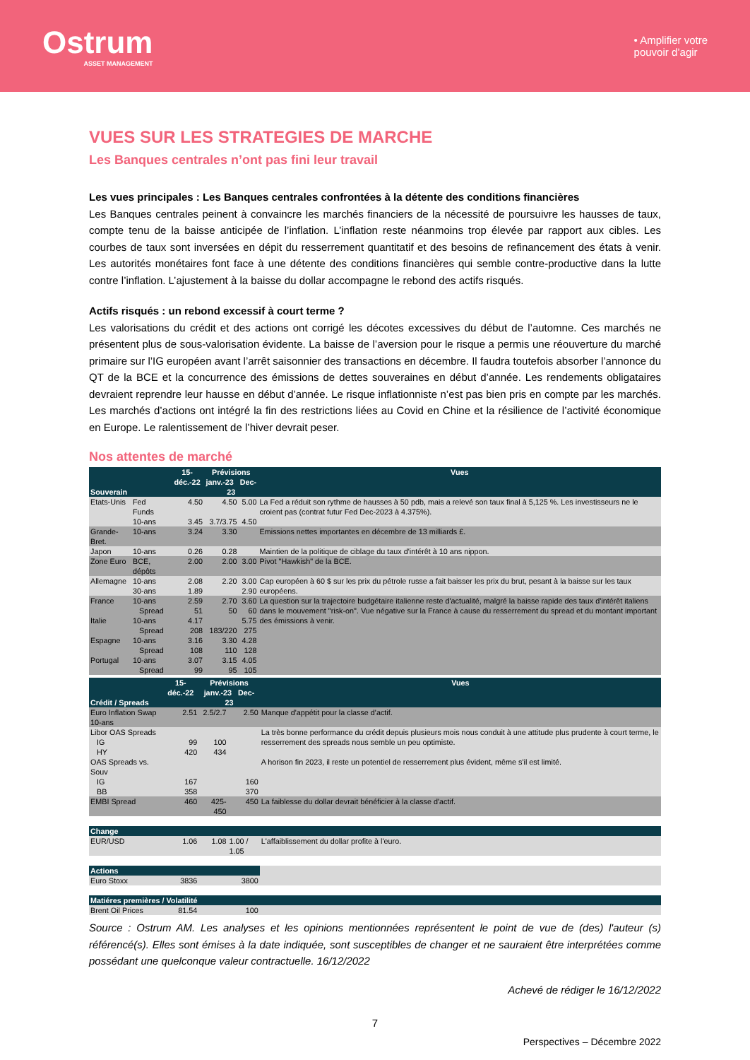Ostrum
ASSET MANAGEMENT
• Amplifier votre
pouvoir d’agir
VUES SUR LES STRATEGIES DE MARCHE
Les Banques centrales n’ont pas fini leur travail
Les vues principales : Les Banques centrales confrontées à la détente des conditions financières
Les Banques centrales peinent à convaincre les marchés financiers de la nécessité de poursuivre les hausses de taux, compte tenu de la baisse anticipée de l’inflation. L’inflation reste néanmoins trop élevée par rapport aux cibles. Les courbes de taux sont inversées en dépit du resserrement quantitatif et des besoins de refinancement des états à venir. Les autorités monétaires font face à une détente des conditions financières qui semble contre-productive dans la lutte contre l’inflation. L’ajustement à la baisse du dollar accompagne le rebond des actifs risqués.
Actifs risqués : un rebond excessif à court terme ?
Les valorisations du crédit et des actions ont corrigé les décotes excessives du début de l’automne. Ces marchés ne présentent plus de sous-valorisation évidente. La baisse de l’aversion pour le risque a permis une réouverture du marché primaire sur l’IG européen avant l’arrêt saisonnier des transactions en décembre. Il faudra toutefois absorber l’annonce du QT de la BCE et la concurrence des émissions de dettes souveraines en début d’année. Les rendements obligataires devraient reprendre leur hausse en début d’année. Le risque inflationniste n’est pas bien pris en compte par les marchés. Les marchés d’actions ont intégré la fin des restrictions liées au Covid en Chine et la résilience de l’activité économique en Europe. Le ralentissement de l’hiver devrait peser.
Nos attentes de marché
| Souverain | | 15-déc.-22 | Prévisions janv.-23 Dec-23 | | Vues |
| --- | --- | --- | --- | --- | --- |
| Etats-Unis | Fed Funds | 4.50 | 4.50 | 5.00 | La Fed a réduit son rythme de hausses à 50 pdb, mais a relevé son taux final à 5,125 %. Les investisseurs ne le croient pas (contrat futur Fed Dec-2023 à 4.375%). |
| | 10-ans | 3.45 | 3.7/3.75 | 4.50 | |
| Grande-Bret. | 10-ans | 3.24 | 3.30 | | Emissions nettes importantes en décembre de 13 milliards £. |
| Japon | 10-ans | 0.26 | 0.28 | | Maintien de la politique de ciblage du taux d'intérêt à 10 ans nippon. |
| Zone Euro | BCE, dépôts | 2.00 | 2.00 | 3.00 | Pivot "Hawkish" de la BCE. |
| Allemagne | 10-ans | 2.08 | 2.20 | 3.00 | Cap européen à 60 $ sur les prix du pétrole russe a fait baisser les prix du brut, pesant à la baisse sur les taux européens. |
| | 30-ans | 1.89 | | 2.90 | |
| France | 10-ans | 2.59 | 2.70 | 3.60 | La question sur la trajectoire budgétaire italienne reste d'actualité, malgré la baisse rapide des taux d'intérêt italiens dans le mouvement "risk-on". Vue négative sur la France à cause du resserrement du spread et du montant important des émissions à venir. |
| | Spread | 51 | 50 | 60 | |
| Italie | 10-ans | 4.17 | | 5.75 | |
| | Spread | 208 | 183/220 | 275 | |
| Espagne | 10-ans | 3.16 | 3.30 | 4.28 | |
| | Spread | 108 | 110 | 128 | |
| Portugal | 10-ans | 3.07 | 3.15 | 4.05 | |
| | Spread | 99 | 95 | 105 | |
| Crédit / Spreads | 15-déc.-22 | Prévisions janv.-23 Dec-23 | | Vues |
| --- | --- | --- | --- | --- |
| Euro Inflation Swap 10-ans | 2.51 | 2.5/2.7 | 2.50 | Manque d'appétit pour la classe d'actif. |
| Libor OAS Spreads | | | | La très bonne performance du crédit depuis plusieurs mois nous conduit à une attitude plus prudente à court terme, le resserrement des spreads nous semble un peu optimiste. |
| IG | 99 | 100 | | |
| HY | 420 | 434 | | |
| OAS Spreads vs. Souv | | | | A horison fin 2023, il reste un potentiel de resserrement plus évident, même s'il est limité. |
| IG | 167 | | 160 | |
| BB | 358 | | 370 | |
| EMBI Spread | 460 | 425-450 | 450 | La faiblesse du dollar devrait bénéficier à la classe d'actif. |
| Change | | | | |
| EUR/USD | 1.06 | 1.08 | 1.00 / 1.05 | L'affaiblissement du dollar profite à l'euro. |
| Actions | | | | |
| Euro Stoxx | 3836 | | 3800 | |
| Matiéres premières / Volatilité | | | | |
| Brent Oil Prices | 81.54 | | 100 | |
Source : Ostrum AM. Les analyses et les opinions mentionnées représentent le point de vue de (des) l'auteur (s) référencé(s). Elles sont émises à la date indiquée, sont susceptibles de changer et ne sauraient être interprétées comme possédant une quelconque valeur contractuelle. 16/12/2022
Achevé de rédiger le 16/12/2022
7
Perspectives – Décembre 2022